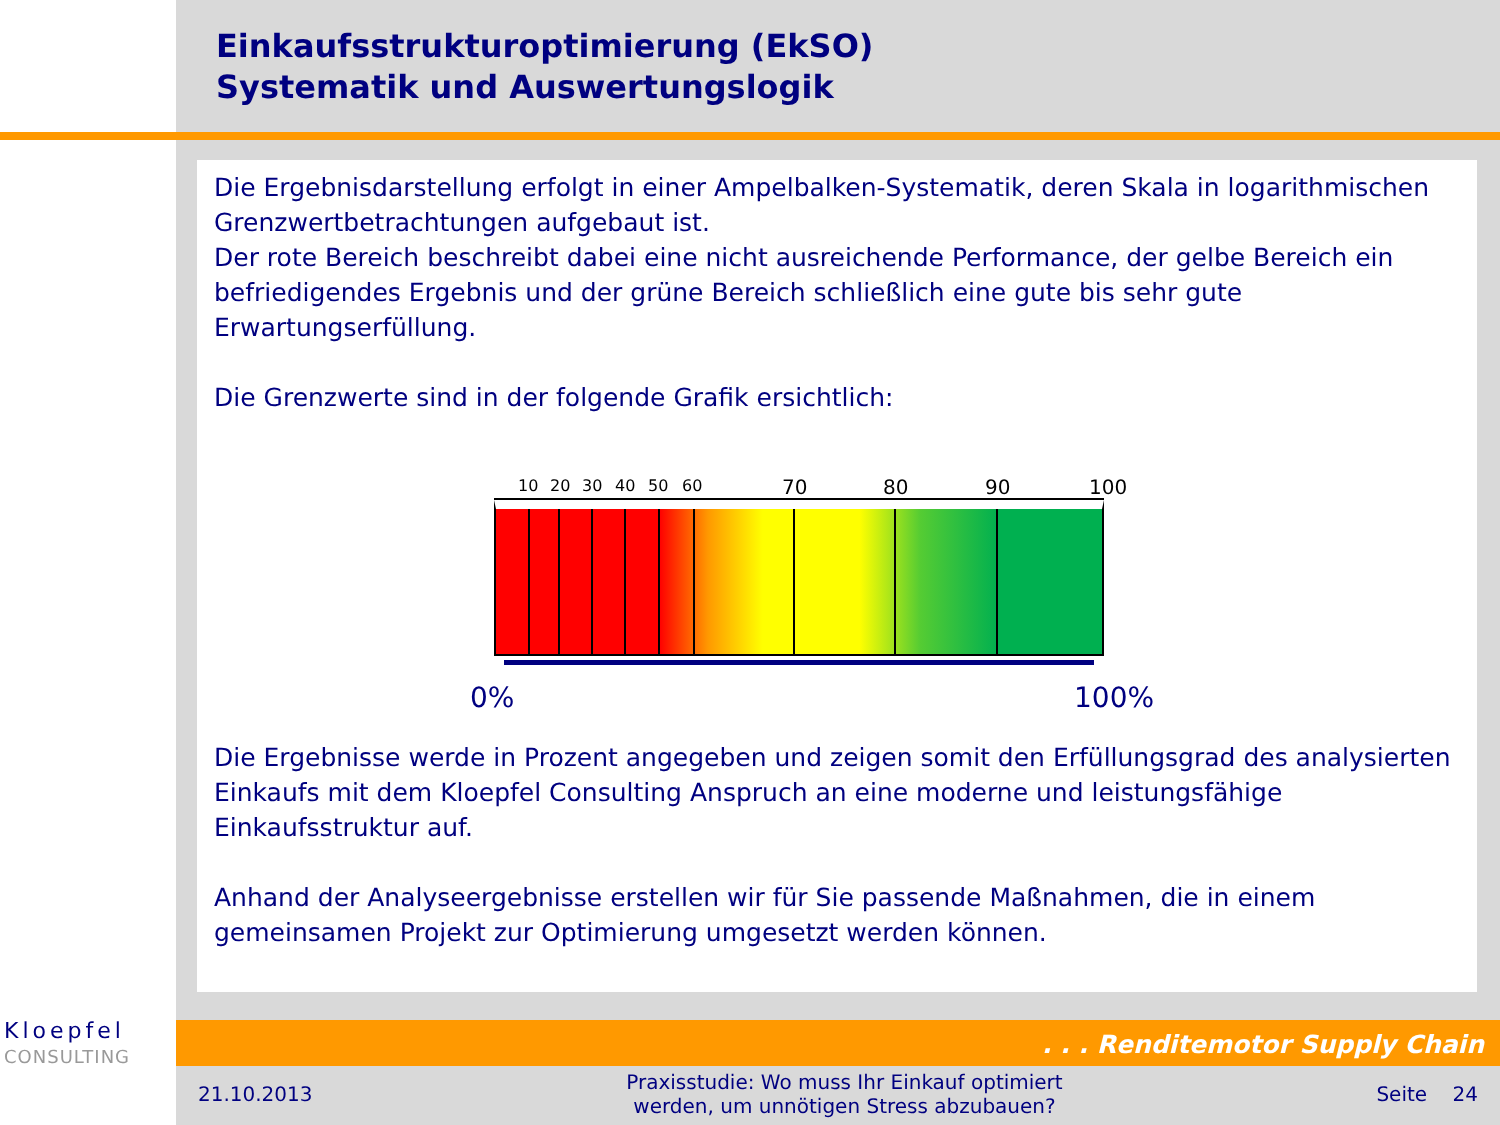Einkaufsstrukturoptimierung (EkSO)
Systematik und Auswertungslogik
Die Ergebnisdarstellung erfolgt in einer Ampelbalken-Systematik, deren Skala in logarithmischen Grenzwertbetrachtungen aufgebaut ist.
Der rote Bereich beschreibt dabei eine nicht ausreichende Performance, der gelbe Bereich ein befriedigendes Ergebnis und der grüne Bereich schließlich eine gute bis sehr gute Erwartungserfüllung.
Die Grenzwerte sind in der folgende Grafik ersichtlich:
10 20 30 40 50 60 70 80 90 100
0% 100%
Die Ergebnisse werde in Prozent angegeben und zeigen somit den Erfüllungsgrad des analysierten Einkaufs mit dem Kloepfel Consulting Anspruch an eine moderne und leistungsfähige Einkaufsstruktur auf.
Anhand der Analyseergebnisse erstellen wir für Sie passende Maßnahmen, die in einem gemeinsamen Projekt zur Optimierung umgesetzt werden können.
Kloepfel
CONSULTING
. . . Renditemotor Supply Chain
21.10.2013 Praxisstudie: Wo muss Ihr Einkauf optimiert
werden, um unnötigen Stress abzubauen? Seite 24